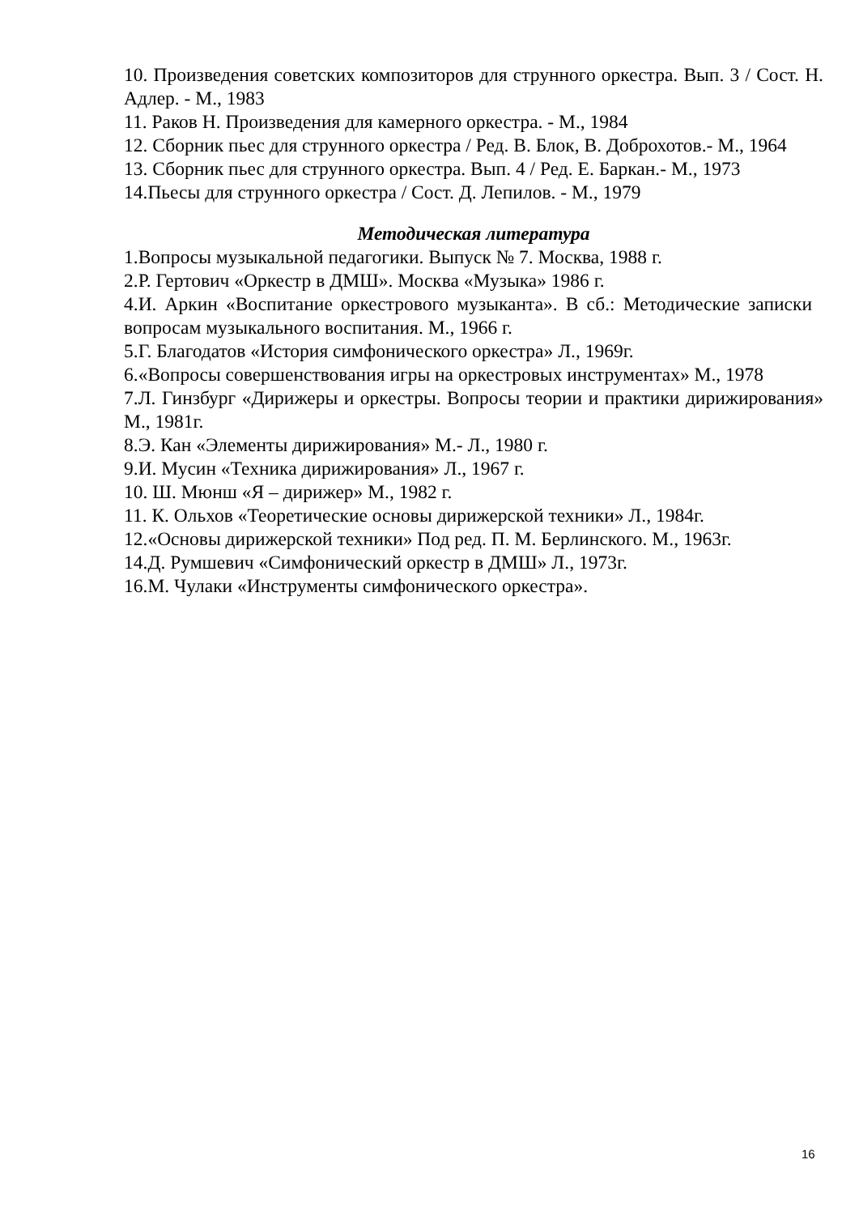10. Произведения советских композиторов для струнного оркестра. Вып. 3 / Сост. Н. Адлер. - М., 1983
11. Раков Н. Произведения для камерного оркестра. - М., 1984
12. Сборник пьес для струнного оркестра / Ред. В. Блок, В. Доброхотов.- М., 1964
13. Сборник пьес для струнного оркестра. Вып. 4 / Ред. Е. Баркан.- М., 1973
14.Пьесы для струнного оркестра / Сост. Д. Лепилов. - М., 1979
Методическая литература
1.Вопросы музыкальной педагогики. Выпуск № 7. Москва, 1988 г.
2.Р. Гертович «Оркестр в ДМШ». Москва «Музыка» 1986 г.
4.И. Аркин «Воспитание оркестрового музыканта». В сб.: Методические записки вопросам музыкального воспитания. М., 1966 г.
5.Г. Благодатов «История симфонического оркестра» Л., 1969г.
6.«Вопросы совершенствования игры на оркестровых инструментах» М., 1978
7.Л. Гинзбург «Дирижеры и оркестры. Вопросы теории и практики дирижирования» М., 1981г.
8.Э. Кан «Элементы дирижирования» М.- Л., 1980 г.
9.И. Мусин «Техника дирижирования» Л., 1967 г.
10. Ш. Мюнш «Я – дирижер» М., 1982 г.
11. К. Ольхов «Теоретические основы дирижерской техники» Л., 1984г.
12.«Основы дирижерской техники» Под ред. П. М. Берлинского. М., 1963г.
14.Д. Румшевич «Симфонический оркестр в ДМШ» Л., 1973г.
16.М. Чулаки «Инструменты симфонического оркестра».
16